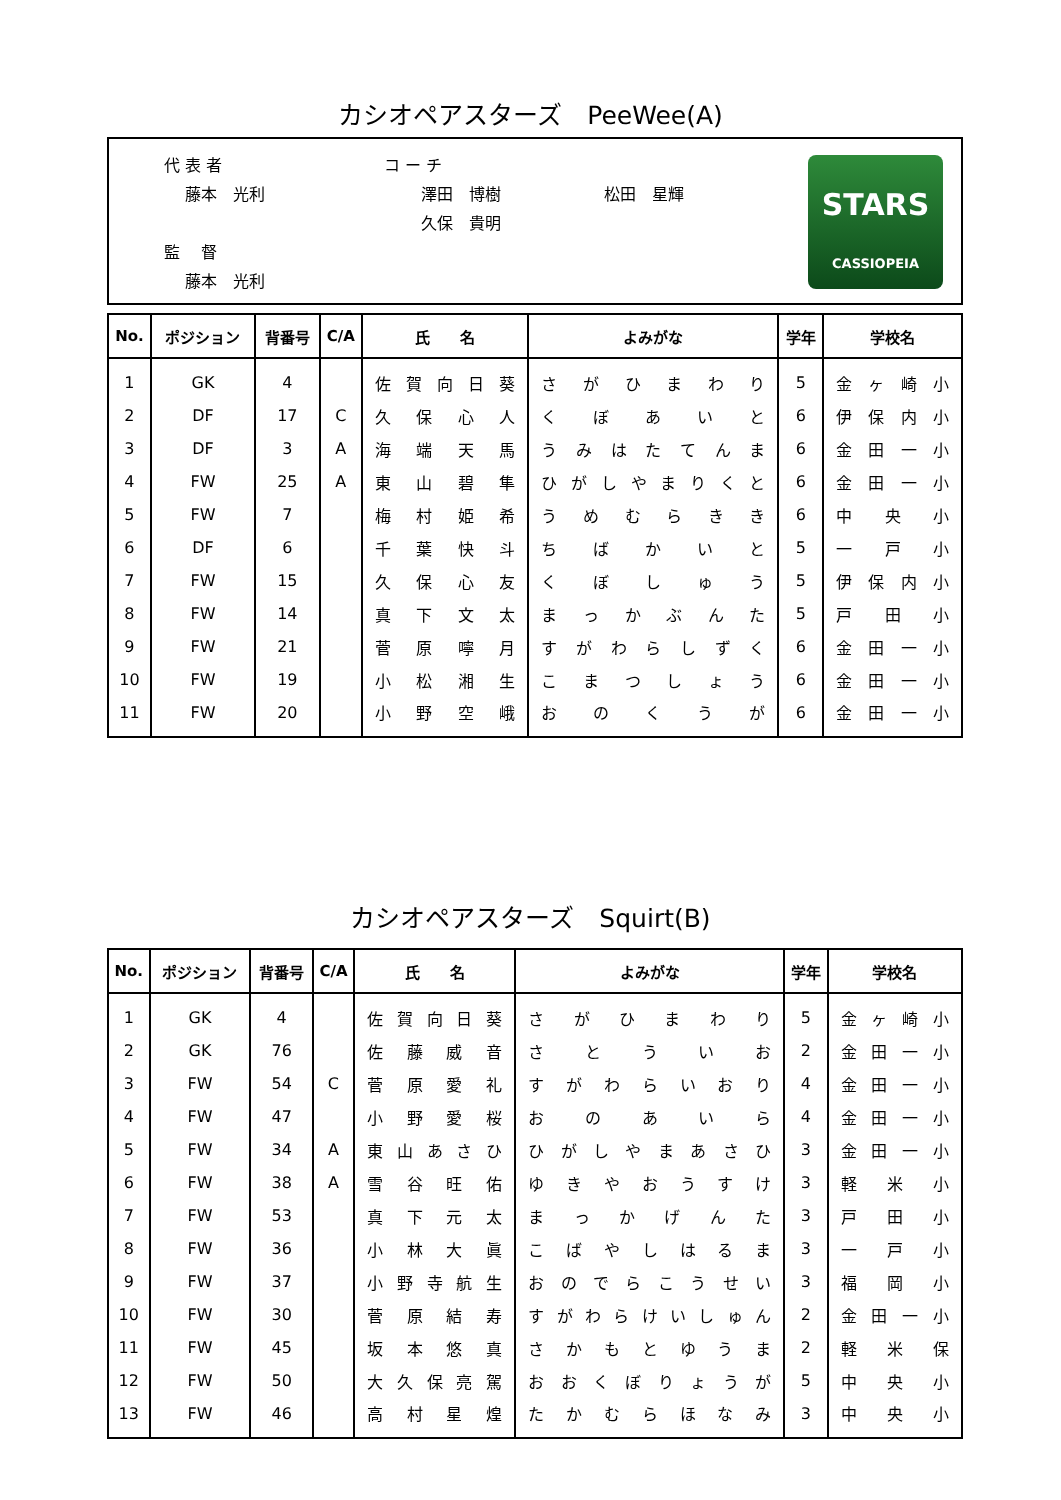カシオペアスターズ　PeeWee(A)
代 表 者
　 藤本　光利
監　 督
　 藤本　光利
コ ー チ
　 　澤田　博樹
　 　久保　貴明
松田　星輝
STARS
CASSIOPEIA
| No. | ポジション | 背番号 | C/A | 氏 名 | よみがな | 学年 | 学校名 |
| --- | --- | --- | --- | --- | --- | --- | --- |
| 1 | GK | 4 | | 佐 賀 向 日 葵 | さ が ひ ま わ り | 5 | 金 ヶ 崎 小 |
| 2 | DF | 17 | C | 久 保 心 人 | く ぼ あ い と | 6 | 伊 保 内 小 |
| 3 | DF | 3 | A | 海 端 天 馬 | う み は た て ん ま | 6 | 金 田 一 小 |
| 4 | FW | 25 | A | 東 山 碧 隼 | ひ が し や ま り く と | 6 | 金 田 一 小 |
| 5 | FW | 7 | | 梅 村 姫 希 | う め む ら き き | 6 | 中 央 小 |
| 6 | DF | 6 | | 千 葉 快 斗 | ち ば か い と | 5 | 一 戸 小 |
| 7 | FW | 15 | | 久 保 心 友 | く ぼ し ゅ う | 5 | 伊 保 内 小 |
| 8 | FW | 14 | | 真 下 文 太 | ま っ か ぶ ん た | 5 | 戸 田 小 |
| 9 | FW | 21 | | 菅 原 嚀 月 | す が わ ら し ず く | 6 | 金 田 一 小 |
| 10 | FW | 19 | | 小 松 湘 生 | こ ま つ し ょ う | 6 | 金 田 一 小 |
| 11 | FW | 20 | | 小 野 空 峨 | お の く う が | 6 | 金 田 一 小 |
カシオペアスターズ　Squirt(B)
| No. | ポジション | 背番号 | C/A | 氏 名 | よみがな | 学年 | 学校名 |
| --- | --- | --- | --- | --- | --- | --- | --- |
| 1 | GK | 4 | | 佐 賀 向 日 葵 | さ が ひ ま わ り | 5 | 金 ヶ 崎 小 |
| 2 | GK | 76 | | 佐 藤 威 音 | さ と う い お | 2 | 金 田 一 小 |
| 3 | FW | 54 | C | 菅 原 愛 礼 | す が わ ら い お り | 4 | 金 田 一 小 |
| 4 | FW | 47 | | 小 野 愛 桜 | お の あ い ら | 4 | 金 田 一 小 |
| 5 | FW | 34 | A | 東 山 あ さ ひ | ひ が し や ま あ さ ひ | 3 | 金 田 一 小 |
| 6 | FW | 38 | A | 雪 谷 旺 佑 | ゆ き や お う す け | 3 | 軽 米 小 |
| 7 | FW | 53 | | 真 下 元 太 | ま っ か げ ん た | 3 | 戸 田 小 |
| 8 | FW | 36 | | 小 林 大 眞 | こ ば や し は る ま | 3 | 一 戸 小 |
| 9 | FW | 37 | | 小 野 寺 航 生 | お の で ら こ う せ い | 3 | 福 岡 小 |
| 10 | FW | 30 | | 菅 原 結 寿 | す が わ ら け い し ゅ ん | 2 | 金 田 一 小 |
| 11 | FW | 45 | | 坂 本 悠 真 | さ か も と ゆ う ま | 2 | 軽 米 保 |
| 12 | FW | 50 | | 大 久 保 亮 駕 | お お く ぼ り ょ う が | 5 | 中 央 小 |
| 13 | FW | 46 | | 高 村 星 煌 | た か む ら ほ な み | 3 | 中 央 小 |